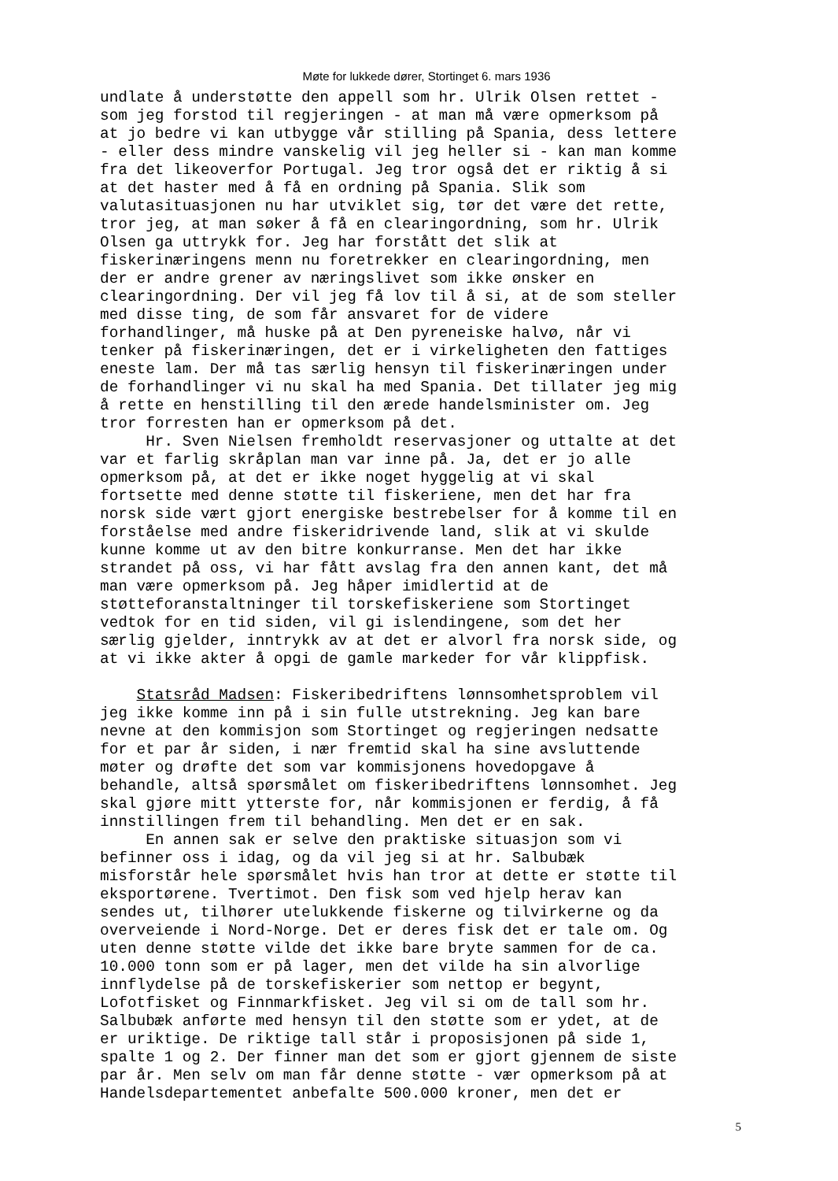Møte for lukkede dører, Stortinget 6. mars 1936
undlate å understøtte den appell som hr. Ulrik Olsen rettet - som jeg forstod til regjeringen - at man må være opmerksom på at jo bedre vi kan utbygge vår stilling på Spania, dess lettere - eller dess mindre vanskelig vil jeg heller si - kan man komme fra det likeoverfor Portugal. Jeg tror også det er riktig å si at det haster med å få en ordning på Spania. Slik som valutasituasjonen nu har utviklet sig, tør det være det rette, tror jeg, at man søker å få en clearingordning, som hr. Ulrik Olsen ga uttrykk for. Jeg har forstått det slik at fiskerinæringens menn nu foretrekker en clearingordning, men der er andre grener av næringslivet som ikke ønsker en clearingordning. Der vil jeg få lov til å si, at de som steller med disse ting, de som får ansvaret for de videre forhandlinger, må huske på at Den pyreneiske halvø, når vi tenker på fiskerinæringen, det er i virkeligheten den fattiges eneste lam. Der må tas særlig hensyn til fiskerinæringen under de forhandlinger vi nu skal ha med Spania. Det tillater jeg mig å rette en henstilling til den ærede handelsminister om. Jeg tror forresten han er opmerksom på det. Hr. Sven Nielsen fremholdt reservasjoner og uttalte at det var et farlig skråplan man var inne på. Ja, det er jo alle opmerksom på, at det er ikke noget hyggelig at vi skal fortsette med denne støtte til fiskeriene, men det har fra norsk side vært gjort energiske bestrebelser for å komme til en forståelse med andre fiskeridrivende land, slik at vi skulde kunne komme ut av den bitre konkurranse. Men det har ikke strandet på oss, vi har fått avslag fra den annen kant, det må man være opmerksom på. Jeg håper imidlertid at de støtteforanstaltninger til torskefiskeriene som Stortinget vedtok for en tid siden, vil gi islendingene, som det her særlig gjelder, inntrykk av at det er alvorl fra norsk side, og at vi ikke akter å opgi de gamle markeder for vår klippfisk.
Statsråd Madsen: Fiskeribedriftens lønnsomhetsproblem vil jeg ikke komme inn på i sin fulle utstrekning. Jeg kan bare nevne at den kommisjon som Stortinget og regjeringen nedsatte for et par år siden, i nær fremtid skal ha sine avsluttende møter og drøfte det som var kommisjonens hovedopgave å behandle, altså spørsmålet om fiskeribedriftens lønnsomhet. Jeg skal gjøre mitt ytterste for, når kommisjonen er ferdig, å få innstillingen frem til behandling. Men det er en sak. En annen sak er selve den praktiske situasjon som vi befinner oss i idag, og da vil jeg si at hr. Salbubæk misforstår hele spørsmålet hvis han tror at dette er støtte til eksportørene. Tvertimot. Den fisk som ved hjelp herav kan sendes ut, tilhører utelukkende fiskerne og tilvirkerne og da overveiende i Nord-Norge. Det er deres fisk det er tale om. Og uten denne støtte vilde det ikke bare bryte sammen for de ca. 10.000 tonn som er på lager, men det vilde ha sin alvorlige innflydelse på de torskefiskerier som nettop er begynt, Lofotfisket og Finnmarkfisket. Jeg vil si om de tall som hr. Salbubæk anførte med hensyn til den støtte som er ydet, at de er uriktige. De riktige tall står i proposisjonen på side 1, spalte 1 og 2. Der finner man det som er gjort gjennem de siste par år. Men selv om man får denne støtte - vær opmerksom på at Handelsdepartementet anbefalte 500.000 kroner, men det er
5